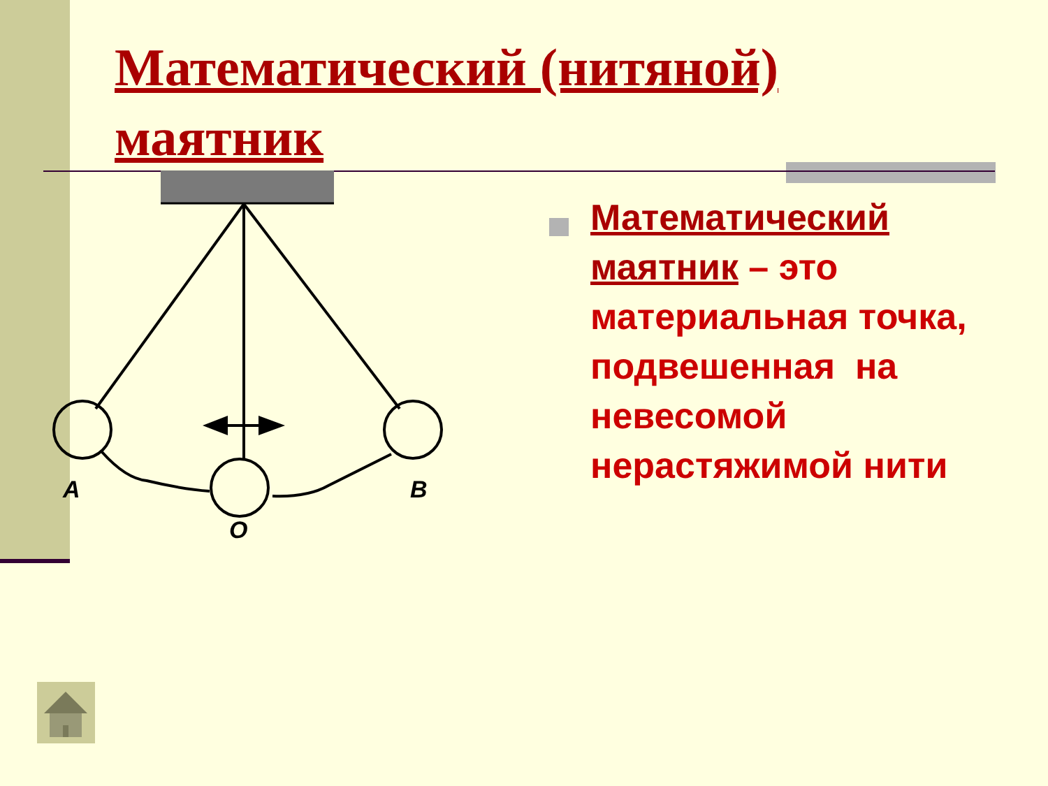Математический (нитяной) маятник
Математический маятник – это материальная точка, подвешенная на невесомой нерастяжимой нити
A
B
O